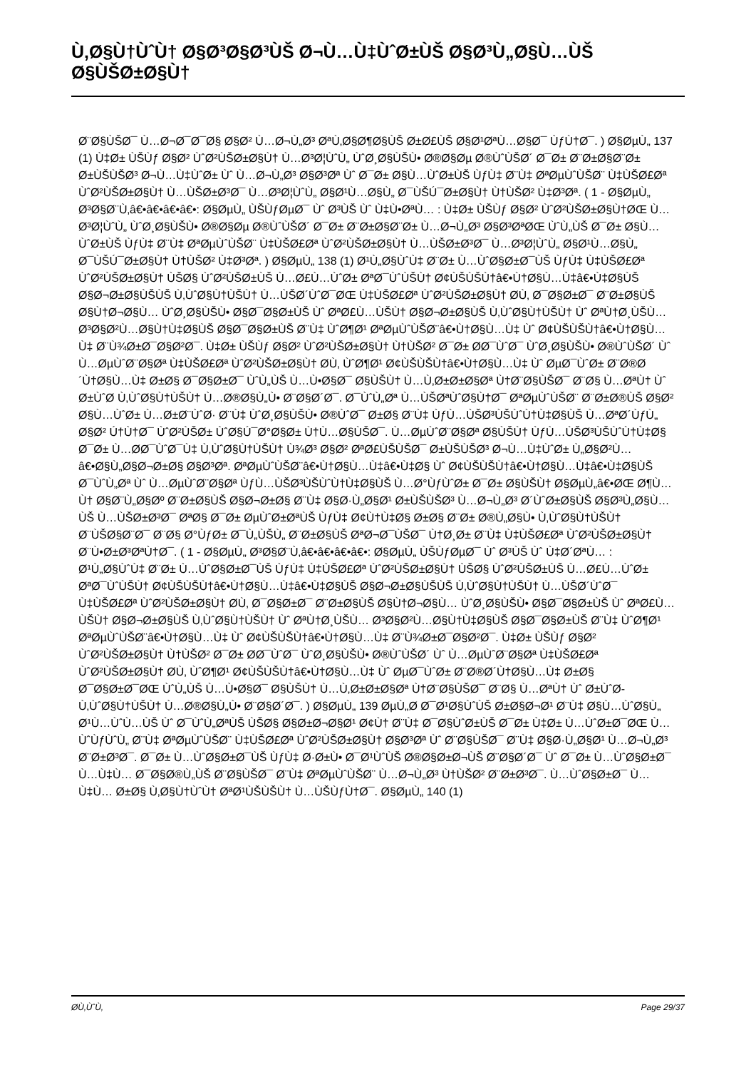Ù‚Ø§Ù†ÙˆÙ† Ø§Ø³Ø§Ø³ÙŠ Ø¬Ù…Ù‡ÙˆØ±ÙŠ Ø§Ø³Ù„Ø§Ù…ÙŠ Ø§ÙŠØ±Ø§Ù†
Ø¨Ø§ÙŠØ¯ Ù…Ø¬Ø¯Ø¯Ø§ Ø§Ø² Ù…Ø¬Ù„Ø³ ØªÙ‚Ø§Ø¶Ø§ÙŠ Ø±Ø£ÙŠ Ø§Ø¹ØªÙ…Ø§Ø¯ ÙƒÙ†Ø¯. ) Ø§ØµÙ„ 137 (1) Ù‡Ø± ÙŠÙƒ Ø§Ø² ÙˆØ²ÙŠØ±Ø§Ù† Ù…Ø³Ø¦ÙˆÙ„ ÙˆØ¸Ø§ÙŠÙ• Ø®Ø§Øµ Ø®ÙˆÙŠØ´ Ø¯Ø± Ø¨Ø±Ø§Ø¨Ø± Ø±ÙŠÙŠØ³ Ø¬Ù…Ù‡ÙˆØ± Ùˆ Ù…Ø¬Ù„Ø³ Ø§Ø³Øª Ùˆ Ø¯Ø± Ø§Ù…ÙˆØ±ÙŠ ÙƒÙ‡ Ø¨Ù‡ ØªØµÙˆÙŠØ¨ Ù‡ÙŠØ£Øª ÙˆØ²ÙŠØ±Ø§Ù† Ù…ÙŠØ±Ø³Ø¯ Ù…Ø³Ø¦ÙˆÙ„ Ø§Ø¹Ù…Ø§Ù„ Ø¯ÙŠÚ¯Ø±Ø§Ù† Ù†ÙŠØ² Ù‡Ø³Øª. ( 1 - Ø§ØµÙ„ Ø³Ø§Ø¨Ù‚â€•â€•â€•â€•: Ø§ØµÙ„ ÙŠÙƒØµØ¯ Ùˆ Ø³ÙŠ Ùˆ Ù‡Ù•ØªÙ… : Ù‡Ø± ÙŠÙƒ Ø§Ø² ÙˆØ²ÙŠØ±Ø§Ù†ØŒ Ù…Ø³Ø¦ÙˆÙ„ ÙˆØ¸Ø§ÙŠÙ• Ø®Ø§Øµ Ø®ÙˆÙŠØ´ Ø¯Ø± Ø¨Ø±Ø§Ø¨Ø± Ù…Ø¬Ù„Ø³ Ø§Ø³ØªØŒ ÙˆÙ„ÙŠ Ø¯Ø± Ø§Ù…ÙˆØ±ÙŠ ÙƒÙ‡ Ø¨Ù‡ ØªØµÙˆÙŠØ¨ Ù‡ÙŠØ£Øª ÙˆØ²ÙŠØ±Ø§Ù† Ù…ÙŠØ±Ø³Ø¯ Ù…Ø³Ø¦ÙˆÙ„ Ø§Ø¹Ù…Ø§Ù„ Ø¯ÙŠÚ¯Ø±Ø§Ù† Ù†ÙŠØ² Ù‡Ø³Øª. ) Ø§ØµÙ„ 138 (1) Ø¹Ù„Ø§ÙˆÙ‡ Ø¨Ø± Ù…ÙˆØ§Ø±Ø¯ÙŠ ÙƒÙ‡ Ù‡ÙŠØ£Øª ÙˆØ²ÙŠØ±Ø§Ù† ÙŠØ§ ÙˆØ²ÙŠØ±ÙŠ Ù…Ø£Ù…ÙˆØ± ØªØ¯ÙˆÙŠÙ† Ø¢ÙŠÙŠÙ†â€•Ù†Ø§Ù…Ù‡â€•Ù‡Ø§ÙŠ Ø§Ø¬Ø±Ø§ÙŠÙŠ Ù‚ÙˆØ§Ù†ÙŠÙ† Ù…ÙŠØ´ÙˆØ¯ØŒ Ù‡ÙŠØ£Øª ÙˆØ²ÙŠØ±Ø§Ù† Ø­Ù‚ Ø¯Ø§Ø±Ø¯ Ø¨Ø±Ø§ÙŠ Ø§Ù†Ø¬Ø§Ù… ÙˆØ¸Ø§ÙŠÙ• Ø§Ø¯Ø§Ø±ÙŠ Ùˆ ØªØ£Ù…ÙŠÙ† Ø§Ø¬Ø±Ø§ÙŠ Ù‚ÙˆØ§Ù†ÙŠÙ† Ùˆ ØªÙ†Ø¸ÙŠÙ… Ø³Ø§Ø²Ù…Ø§Ù†Ù‡Ø§ÙŠ Ø§Ø¯Ø§Ø±ÙŠ Ø¨Ù‡ ÙˆØ¶Ø¹ ØªØµÙˆÙŠØ¨â€•Ù†Ø§Ù…Ù‡ Ùˆ Ø¢ÙŠÙŠÙ†â€•Ù†Ø§Ù…Ù‡ Ø¨Ù¾Ø±Ø¯Ø§Ø²Ø¯. Ù‡Ø± ÙŠÙƒ Ø§Ø² ÙˆØ²ÙŠØ±Ø§Ù† Ù†ÙŠØ² Ø¯Ø± Ø­Ø¯ÙˆØ¯ ÙˆØ¸Ø§ÙŠÙ• Ø®ÙˆÙŠØ´ Ùˆ Ù…ØµÙˆØ¨Ø§Øª Ù‡ÙŠØ£Øª ÙˆØ²ÙŠØ±Ø§Ù† Ø­Ù‚ ÙˆØ¶Ø¹ Ø¢ÙŠÙŠÙ†â€•Ù†Ø§Ù…Ù‡ Ùˆ ØµØ¯ÙˆØ± Ø¨Ø®Ø´Ù†Ø§Ù…Ù‡ Ø±Ø§ Ø¯Ø§Ø±Ø¯ ÙˆÙ„ÙŠ Ù…Ù•Ø§Ø¯ Ø§ÙŠÙ† Ù…Ù‚Ø±Ø±Ø§Øª Ù†Ø¨Ø§ÙŠØ¯ Ø¨Ø§ Ù…ØªÙ† Ùˆ Ø±ÙˆØ­ Ù‚ÙˆØ§Ù†ÙŠÙ† Ù…Ø®Ø§Ù„Ù• Ø¨Ø§Ø´Ø¯. Ø¯ÙˆÙ„Øª Ù…ÙŠØªÙˆØ§Ù†Ø¯ ØªØµÙˆÙŠØ¨ Ø¨Ø±Ø®ÙŠ Ø§Ø² Ø§Ù…ÙˆØ± Ù…Ø±Ø¨ÙˆØ· Ø¨Ù‡ ÙˆØ¸Ø§ÙŠÙ• Ø®ÙˆØ¯ Ø±Ø§ Ø¨Ù‡ ÙƒÙ…ÙŠØ³ÙŠÙˆÙ†Ù‡Ø§ÙŠ Ù…ØªØ´ÙƒÙ„ Ø§Ø² Ú†Ù†Ø¯ ÙˆØ²ÙŠØ± ÙˆØ§Ú¯Ø°Ø§Ø± Ù†Ù…Ø§ÙŠØ¯. Ù…ØµÙˆØ¨Ø§Øª Ø§ÙŠÙ† ÙƒÙ…ÙŠØ³ÙŠÙˆÙ†Ù‡Ø§ Ø¯Ø± Ù…Ø­Ø¯ÙˆØ¯Ù‡ Ù‚ÙˆØ§Ù†ÙŠÙ† Ù¾Ø³ Ø§Ø² ØªØ£ÙŠÙŠØ¯ Ø±ÙŠÙŠØ³ Ø¬Ù…Ù‡ÙˆØ± Ù„Ø§Ø²Ù…â€•Ø§Ù„Ø§Ø¬Ø±Ø§ Ø§Ø³Øª. ØªØµÙˆÙŠØ¨â€•Ù†Ø§Ù…Ù‡â€•Ù‡Ø§ Ùˆ Ø¢ÙŠÙŠÙ†â€•Ù†Ø§Ù…Ù‡â€•Ù‡Ø§ÙŠ Ø¯ÙˆÙ„Øª Ùˆ Ù…ØµÙˆØ¨Ø§Øª ÙƒÙ…ÙŠØ³ÙŠÙˆÙ†Ù‡Ø§ÙŠ Ù…Ø°ÙƒÙˆØ± Ø¯Ø± Ø§ÙŠÙ† Ø§ØµÙ„â€•ØŒ Ø¶Ù…Ù† Ø§Ø¨Ù„Ø§Øº Ø¨Ø±Ø§ÙŠ Ø§Ø¬Ø±Ø§ Ø¨Ù‡ Ø§Ø·Ù„Ø§Ø¹ Ø±ÙŠÙŠØ³ Ù…Ø¬Ù„Ø³ Ø´ÙˆØ±Ø§ÙŠ Ø§Ø³Ù„Ø§Ù…ÙŠ Ù…ÙŠØ±Ø³Ø¯ ØªØ§ Ø¯Ø± ØµÙˆØ±ØªÙŠ ÙƒÙ‡ Ø¢Ù†Ù‡Ø§ Ø±Ø§ Ø¨Ø± Ø®Ù„Ø§Ù• Ù‚ÙˆØ§Ù†ÙŠÙ† Ø¨ÙŠØ§Ø¨Ø¯ Ø¨Ø§ Ø°ÙƒØ± Ø¯Ù„ÙŠÙ„ Ø¨Ø±Ø§ÙŠ ØªØ¬Ø¯ÙŠØ¯ Ù†Ø¸Ø± Ø¨Ù‡ Ù‡ÙŠØ£Øª ÙˆØ²ÙŠØ±Ø§Ù† Ø¨Ù•Ø±Ø³ØªÙ†Ø¯. ( 1 - Ø§ØµÙ„ Ø³Ø§Ø¨Ù‚â€•â€•â€•â€•: Ø§ØµÙ„ ÙŠÙƒØµØ¯ Ùˆ Ø³ÙŠ Ùˆ Ù‡Ø´ØªÙ… : Ø¹Ù„Ø§ÙˆÙ‡ Ø¨Ø± Ù…ÙˆØ§Ø±Ø¯ÙŠ ÙƒÙ‡ Ù‡ÙŠØ£Øª ÙˆØ²ÙŠØ±Ø§Ù† ÙŠØ§ ÙˆØ²ÙŠØ±ÙŠ Ù…Ø£Ù…ÙˆØ± ØªØ¯ÙˆÙŠÙ† Ø¢ÙŠÙŠÙ†â€•Ù†Ø§Ù…Ù‡â€•Ù‡Ø§ÙŠ Ø§Ø¬Ø±Ø§ÙŠÙŠ Ù‚ÙˆØ§Ù†ÙŠÙ† Ù…ÙŠØ´ÙˆØ¯ Ù‡ÙŠØ£Øª ÙˆØ²ÙŠØ±Ø§Ù† Ø­Ù‚ Ø¯Ø§Ø±Ø¯ Ø¨Ø±Ø§ÙŠ Ø§Ù†Ø¬Ø§Ù… ÙˆØ¸Ø§ÙŠÙ• Ø§Ø¯Ø§Ø±ÙŠ Ùˆ ØªØ£Ù…ÙŠÙ† Ø§Ø¬Ø±Ø§ÙŠ Ù‚ÙˆØ§Ù†ÙŠÙ† Ùˆ ØªÙ†Ø¸ÙŠÙ… Ø³Ø§Ø²Ù…Ø§Ù†Ù‡Ø§ÙŠ Ø§Ø¯Ø§Ø±ÙŠ Ø¨Ù‡ ÙˆØ¶Ø¹ ØªØµÙˆÙŠØ¨â€•Ù†Ø§Ù…Ù‡ Ùˆ Ø¢ÙŠÙŠÙ†â€•Ù†Ø§Ù…Ù‡ Ø¨Ù¾Ø±Ø¯Ø§Ø²Ø¯. Ù‡Ø± ÙŠÙƒ Ø§Ø² ÙˆØ²ÙŠØ±Ø§Ù† Ù†ÙŠØ² Ø¯Ø± Ø­Ø¯ÙˆØ¯ ÙˆØ¸Ø§ÙŠÙ• Ø®ÙˆÙŠØ´ Ùˆ Ù…ØµÙˆØ¨Ø§Øª Ù‡ÙŠØ£Øª ÙˆØ²ÙŠØ±Ø§Ù† Ø­Ù‚ ÙˆØ¶Ø¹ Ø¢ÙŠÙŠÙ†â€•Ù†Ø§Ù…Ù‡ Ùˆ ØµØ¯ÙˆØ± Ø¨Ø®Ø´Ù†Ø§Ù…Ù‡ Ø±Ø§ Ø¯Ø§Ø±Ø¯ØŒ ÙˆÙ„ÙŠ Ù…Ù•Ø§Ø¯ Ø§ÙŠÙ† Ù…Ù‚Ø±Ø±Ø§Øª Ù†Ø¨Ø§ÙŠØ¯ Ø¨Ø§ Ù…ØªÙ† Ùˆ Ø±ÙˆØ­ Ù‚ÙˆØ§Ù†ÙŠÙ† Ù…Ø®Ø§Ù„Ù• Ø¨Ø§Ø´Ø¯. ) Ø§ØµÙ„ 139 ØµÙ„Ø­ Ø¯Ø¹Ø§ÙˆÙŠ Ø±Ø§Ø¬Ø¹ Ø¨Ù‡ Ø§Ù…ÙˆØ§Ù„ Ø¹Ù…ÙˆÙ…ÙŠ Ùˆ Ø¯ÙˆÙ„ØªÙŠ ÙŠØ§ Ø§Ø±Ø¬Ø§Ø¹ Ø¢Ù† Ø¨Ù‡ Ø¯Ø§ÙˆØ±ÙŠ Ø¯Ø± Ù‡Ø± Ù…ÙˆØ±Ø¯ØŒ Ù…ÙˆÙƒÙˆÙ„ Ø¨Ù‡ ØªØµÙˆÙŠØ¨ Ù‡ÙŠØ£Øª ÙˆØ²ÙŠØ±Ø§Ù† Ø§Ø³Øª Ùˆ Ø¨Ø§ÙŠØ¯ Ø¨Ù‡ Ø§Ø·Ù„Ø§Ø¹ Ù…Ø¬Ù„Ø³ Ø¨Ø±Ø³Ø¯. Ø¯Ø± Ù…ÙˆØ§Ø±Ø¯ÙŠ ÙƒÙ‡ Ø·Ø±Ù• Ø¯Ø¹ÙˆÙŠ Ø®Ø§Ø±Ø¬ÙŠ Ø¨Ø§Ø´Ø¯ Ùˆ Ø¯Ø± Ù…ÙˆØ§Ø±Ø¯ Ù…Ù‡Ù… Ø¯Ø§Ø®Ù„ÙŠ Ø¨Ø§ÙŠØ¯ Ø¨Ù‡ ØªØµÙˆÙŠØ¨ Ù…Ø¬Ù„Ø³ Ù†ÙŠØ² Ø¨Ø±Ø³Ø¯. Ù…ÙˆØ§Ø±Ø¯ Ù…Ù‡Ù… Ø±Ø§ Ù‚Ø§Ù†ÙˆÙ† ØªØ¹ÙŠÙŠÙ† Ù…ÙŠÙƒÙ†Ø¯. Ø§ØµÙ„ 140 (1)
Ø­Ù‚ÙˆÙ‚ Page 29/37